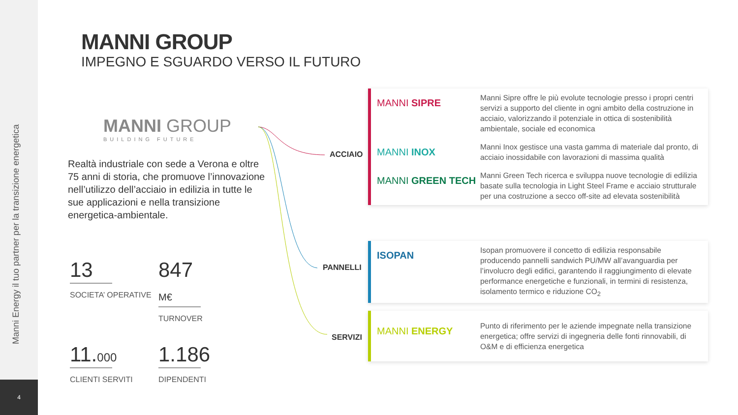Manni Energy il tuo partner per la transizione energetica
4
MANNI GROUP
IMPEGNO E SGUARDO VERSO IL FUTURO
MANNI GROUP
BUILDING FUTURE
Realtà industriale con sede a Verona e oltre 75 anni di storia, che promuove l’innovazione nell’utilizzo dell’acciaio in edilizia in tutte le sue applicazioni e nella transizione energetica-ambientale.
13
SOCIETA’ OPERATIVE
847 M€
TURNOVER
11.000
CLIENTI SERVITI
1.186
DIPENDENTI
ACCIAIO
PANNELLI
SERVIZI
MANNI SIPRE
Manni Sipre offre le più evolute tecnologie presso i propri centri servizi a supporto del cliente in ogni ambito della costruzione in acciaio, valorizzando il potenziale in ottica di sostenibilità ambientale, sociale ed economica
MANNI INOX
Manni Inox gestisce una vasta gamma di materiale dal pronto, di acciaio inossidabile con lavorazioni di massima qualità
MANNI GREEN TECH
Manni Green Tech ricerca e sviluppa nuove tecnologie di edilizia basate sulla tecnologia in Light Steel Frame e acciaio strutturale per una costruzione a secco off-site ad elevata sostenibilità
ISOPAN
Isopan promuovere il concetto di edilizia responsabile producendo pannelli sandwich PU/MW all’avanguardia per l’involucro degli edifici, garantendo il raggiungimento di elevate performance energetiche e funzionali, in termini di resistenza, isolamento termico e riduzione CO<sub>2</sub>
MANNI ENERGY
Punto di riferimento per le aziende impegnate nella transizione energetica; offre servizi di ingegneria delle fonti rinnovabili, di O&M e di efficienza energetica